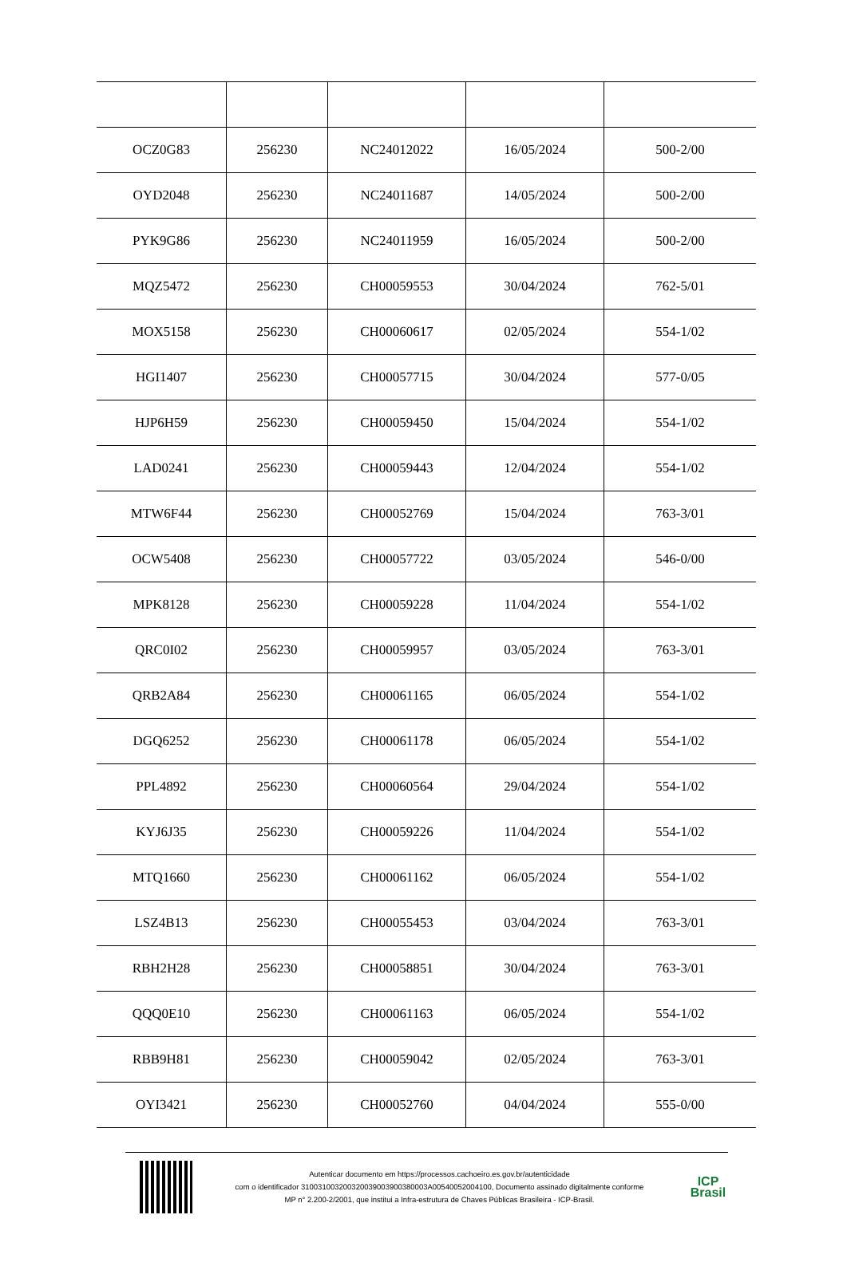| OCZ0G83 | 256230 | NC24012022 | 16/05/2024 | 500-2/00 |
| OYD2048 | 256230 | NC24011687 | 14/05/2024 | 500-2/00 |
| PYK9G86 | 256230 | NC24011959 | 16/05/2024 | 500-2/00 |
| MQZ5472 | 256230 | CH00059553 | 30/04/2024 | 762-5/01 |
| MOX5158 | 256230 | CH00060617 | 02/05/2024 | 554-1/02 |
| HGI1407 | 256230 | CH00057715 | 30/04/2024 | 577-0/05 |
| HJP6H59 | 256230 | CH00059450 | 15/04/2024 | 554-1/02 |
| LAD0241 | 256230 | CH00059443 | 12/04/2024 | 554-1/02 |
| MTW6F44 | 256230 | CH00052769 | 15/04/2024 | 763-3/01 |
| OCW5408 | 256230 | CH00057722 | 03/05/2024 | 546-0/00 |
| MPK8128 | 256230 | CH00059228 | 11/04/2024 | 554-1/02 |
| QRC0I02 | 256230 | CH00059957 | 03/05/2024 | 763-3/01 |
| QRB2A84 | 256230 | CH00061165 | 06/05/2024 | 554-1/02 |
| DGQ6252 | 256230 | CH00061178 | 06/05/2024 | 554-1/02 |
| PPL4892 | 256230 | CH00060564 | 29/04/2024 | 554-1/02 |
| KYJ6J35 | 256230 | CH00059226 | 11/04/2024 | 554-1/02 |
| MTQ1660 | 256230 | CH00061162 | 06/05/2024 | 554-1/02 |
| LSZ4B13 | 256230 | CH00055453 | 03/04/2024 | 763-3/01 |
| RBH2H28 | 256230 | CH00058851 | 30/04/2024 | 763-3/01 |
| QQQ0E10 | 256230 | CH00061163 | 06/05/2024 | 554-1/02 |
| RBB9H81 | 256230 | CH00059042 | 02/05/2024 | 763-3/01 |
| OYI3421 | 256230 | CH00052760 | 04/04/2024 | 555-0/00 |
Autenticar documento em https://processos.cachoeiro.es.gov.br/autenticidade
com o identificador 310031003200320039003900380003A00540052004100, Documento assinado digitalmente conforme
MP n° 2.200-2/2001, que institui a Infra-estrutura de Chaves Públicas Brasileira - ICP-Brasil.
ICP
Brasil